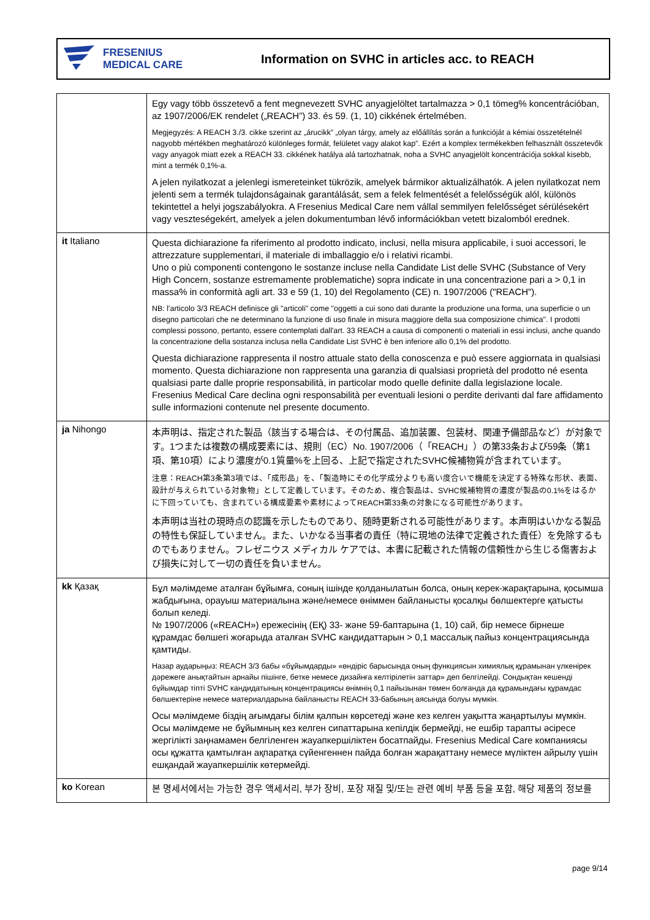FRESENIUS
MEDICAL CARE
Information on SVHC in articles acc. to REACH
| | Egy vagy több összetevő a fent megnevezett SVHC anyagjelöltet tartalmazza > 0,1 tömeg% koncentrációban, az 1907/2006/EK rendelet („REACH”) 33. és 59. (1, 10) cikkének értelmében. Megjegyzés: A REACH 3./3. cikke szerint az „árucikk” „olyan tárgy, amely az előállítás során a funkcióját a kémiai összetételnél nagyobb mértékben meghatározó különleges formát, felületet vagy alakot kap”. Ezért a komplex termékekben felhasznált összetevők vagy anyagok miatt ezek a REACH 33. cikkének hatálya alá tartozhatnak, noha a SVHC anyagjelölt koncentrációja sokkal kisebb, mint a termék 0,1%-a. A jelen nyilatkozat a jelenlegi ismereteinket tükrözik, amelyek bármikor aktualizálhatók. A jelen nyilatkozat nem jelenti sem a termék tulajdonságainak garantálását, sem a felek felmentését a felelősségük alól, különös tekintettel a helyi jogszabályokra. A Fresenius Medical Care nem vállal semmilyen felelősséget sérülésekért vagy veszteségekért, amelyek a jelen dokumentumban lévő információkban vetett bizalomból erednek. |
| it Italiano | Questa dichiarazione fa riferimento al prodotto indicato, inclusi, nella misura applicabile, i suoi accessori, le attrezzature supplementari, il materiale di imballaggio e/o i relativi ricambi. Uno o più componenti contengono le sostanze incluse nella Candidate List delle SVHC (Substance of Very High Concern, sostanze estremamente problematiche) sopra indicate in una concentrazione pari a > 0,1 in massa% in conformità agli art. 33 e 59 (1, 10) del Regolamento (CE) n. 1907/2006 ("REACH"). NB: l'articolo 3/3 REACH definisce gli "articoli" come "oggetti a cui sono dati durante la produzione una forma, una superficie o un disegno particolari che ne determinano la funzione di uso finale in misura maggiore della sua composizione chimica". I prodotti complessi possono, pertanto, essere contemplati dall'art. 33 REACH a causa di componenti o materiali in essi inclusi, anche quando la concentrazione della sostanza inclusa nella Candidate List SVHC è ben inferiore allo 0,1% del prodotto. Questa dichiarazione rappresenta il nostro attuale stato della conoscenza e può essere aggiornata in qualsiasi momento. Questa dichiarazione non rappresenta una garanzia di qualsiasi proprietà del prodotto né esenta qualsiasi parte dalle proprie responsabilità, in particolar modo quelle definite dalla legislazione locale. Fresenius Medical Care declina ogni responsabilità per eventuali lesioni o perdite derivanti dal fare affidamento sulle informazioni contenute nel presente documento. |
| ja Nihongo | 本声明は、指定された製品（該当する場合は、その付属品、追加装置、包装材、関連予備部品など）が対象です。1つまたは複数の構成要素には、規則（EC）No. 1907/2006（「REACH」）の第33条および59条（第1項、第10項）により濃度が0.1質量%を上回る、上記で指定されたSVHC候補物質が含まれています。 注意：REACH第3条第3項では、「成形品」を、「製造時にその化学成分よりも高い度合いで機能を決定する特殊な形状、表面、設計が与えられている対象物」として定義しています。そのため、複合製品は、SVHC候補物質の濃度が製品の0.1%をはるかに下回っていても、含まれている構成要素や素材によってREACH第33条の対象になる可能性があります。 本声明は当社の現時点の認識を示したものであり、随時更新される可能性があります。本声明はいかなる製品の特性も保証していません。また、いかなる当事者の責任（特に現地の法律で定義された責任）を免除するものでもありません。フレゼニウス メディカル ケアでは、本書に記載された情報の信頼性から生じる傷害および損失に対して一切の責任を負いません。 |
| kk Қазақ | Бұл мәлімдеме аталған бұйымға, соның ішінде қолданылатын болса, оның керек-жарақтарына, қосымша жабдығына, орауыш материалына және/немесе өніммен байланысты қосалқы бөлшектерге қатысты болып келеді. № 1907/2006 («REACH») ережесінің (ЕҚ) 33- және 59-баптарына (1, 10) сай, бір немесе бірнеше құрамдас бөлшегі жоғарыда аталған SVHC кандидаттарын > 0,1 массалық пайыз концентрациясында қамтиды. Назар аударыңыз: REACH 3/3 бабы «бұйымдарды» «өндіріс барысында оның функциясын химиялық құрамынан үлкенірек дәрежеге анықтайтын арнайы пішінге, бетке немесе дизайнға келтірілетін заттар» деп белгілейді. Сондықтан кешенді бұйымдар тіпті SVHC кандидатының концентрациясы өнімнің 0,1 пайызынан төмен болғанда да құрамындағы құрамдас бөлшектеріне немесе материалдарына байланысты REACH 33-бабының аясында болуы мүмкін. Осы мәлімдеме біздің ағымдағы білім қалпын көрсетеді және кез келген уақытта жаңартылуы мүмкін. Осы мәлімдеме не бұйымның кез келген сипаттарына кепілдік бермейді, не ешбір тарапты әсіресе жергілікті заңнамамен белгіленген жауапкершіліктен босатпайды. Fresenius Medical Care компаниясы осы құжатта қамтылған ақпаратқа сүйенгеннен пайда болған жарақаттану немесе мүліктен айрылу үшін ешқандай жауапкершілік көтермейді. |
| ko Korean | 본 명세서에서는 가능한 경우 액세서리, 부가 장비, 포장 재질 및/또는 관련 예비 부품 등을 포함, 해당 제품의 정보를 |
page 9/14